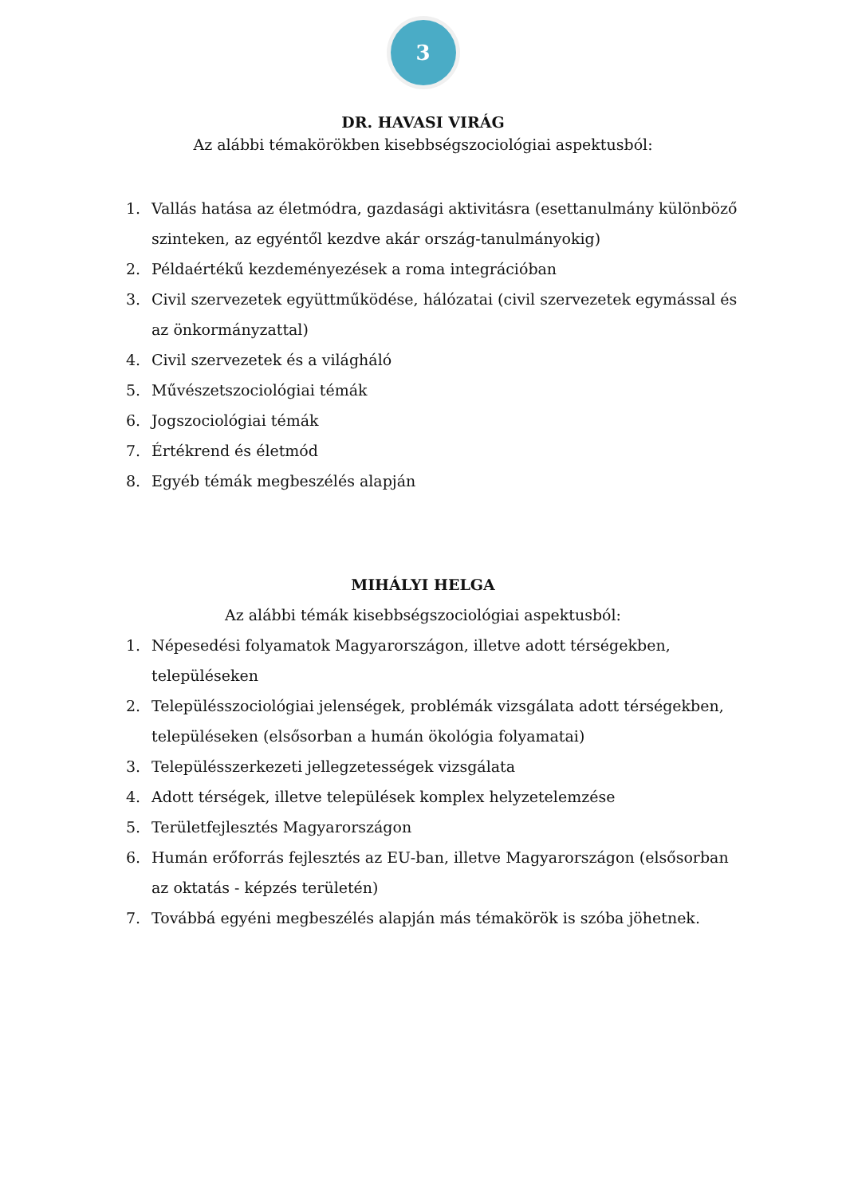3
DR. HAVASI VIRÁG
Az alábbi témakörökben kisebbségszociológiai aspektusból:
1. Vallás hatása az életmódra, gazdasági aktivitásra (esettanulmány különböző szinteken, az egyéntől kezdve akár ország-tanulmányokig)
2. Példaértékű kezdeményezések a roma integrációban
3. Civil szervezetek együttműködése, hálózatai (civil szervezetek egymással és az önkormányzattal)
4. Civil szervezetek és a világháló
5. Művészetszociológiai témák
6. Jogszociológiai témák
7. Értékrend és életmód
8. Egyéb témák megbeszélés alapján
MIHÁLYI HELGA
Az alábbi témák kisebbségszociológiai aspektusból:
1. Népesedési folyamatok Magyarországon, illetve adott térségekben, településeken
2. Településszociológiai jelenségek, problémák vizsgálata adott térségekben, településeken (elsősorban a humán ökológia folyamatai)
3. Településszerkezeti jellegzetességek vizsgálata
4. Adott térségek, illetve települések komplex helyzetelemzése
5. Területfejlesztés Magyarországon
6. Humán erőforrás fejlesztés az EU-ban, illetve Magyarországon (elsősorban az oktatás - képzés területén)
7. Továbbá egyéni megbeszélés alapján más témakörök is szóba jöhetnek.